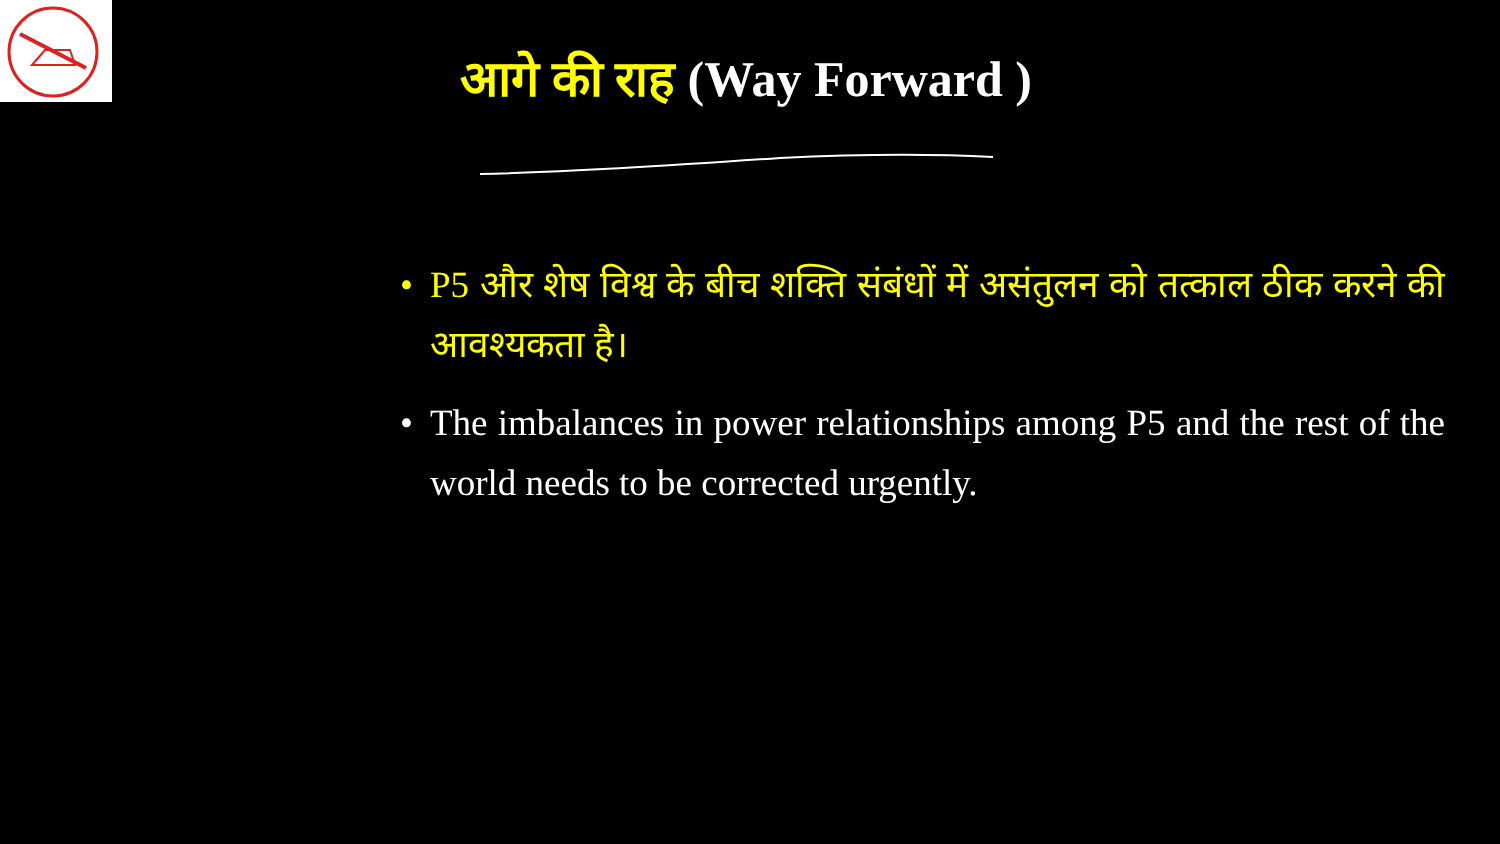आगे की राह (Way Forward )
• P5 और शेष विश्व के बीच शक्ति संबंधों में असंतुलन को तत्काल ठीक करने की आवश्यकता है।
• The imbalances in power relationships among P5 and the rest of the world needs to be corrected urgently.